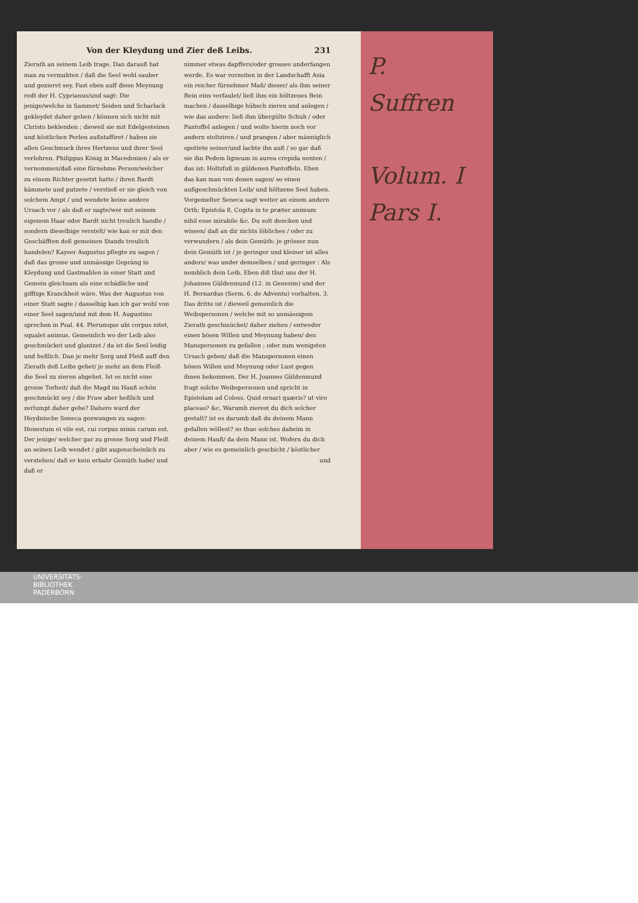Von der Kleydung und Zier deß Leibs. 231
Zierath an seinem Leib trage. Dan darauß hat man zu vermuhten / daß die Seel wohl sauber und gezieret sey. Fast eben auff diese Meynung redt der H. Cyprianus/und sagt: Die jenige/welche in Sammet/ Seiden und Scharlack gekleydet daher gehen / können sich nicht mit Christo beklenden ; dieweil sie mit Edelgesteinen und köstlichen Perlen außstaffiret / haben sie allen Geschmuck ihres Hertzens und ihrer Seel verlohren. Philippus König in Macedonien / als er vernommen/daß eine fürnehme Person/welcher zu einem Richter gesetzt hatte / ihren Bardt kämmete und putzete / verstieß er sie gleich von solchem Ampt / und wendete keine andere Ursach vor / als daß er sagte/wer mit seinem eigenem Haar oder Bardt nicht treulich handle / sondern dieselbige verstelt/ wie kan er mit den Geschäfften deß gemeinen Stands treulich handelen? Kayser Augustus pflegte zu sagen / daß das grosse und unmässige Gepräng in Kleydung und Gastmahlen in einer Statt und Gemein gleichsam als eine schädliche und gifftige Kranckheit wäre. Was der Augustus von einer Statt sagte / dasselbig kan ich gar wohl von einer Seel sagen/und mit dem H. Augustino sprechen in Psal. 44. Plerumque ubi corpus nitet, squalet animus. Gemeinlich wo der Leib also geschmücket und glantzet / da ist die Seel leidig und heßlich. Dan je mehr Sorg und Fleiß auff den Zierath deß Leibs gehet/ je mehr an dem Fleiß die Seel zu zieren abgehet. Ist es nicht eine grosse Torheit/ daß die Magd im Hauß schön geschmückt sey / die Fraw aber heßlich und zerlumpt daher gehe? Dahero ward der Heydnische Seneca gezwungen zu sagen: Honestum ei vile est, cui corpus nimis carum est. Der jenige/ welcher gar zu grosse Sorg und Fleiß an seinen Leib wendet / gibt augenscheinlich zu verstehen/ daß er kein erbahr Gemüth habe/ und daß er
nimmer etwas dapffers/oder grosses underfangen werde. Es war vorzeiten in der Landschafft Asia ein reicher fürnehmer Mañ/ dieser/ als ihm seiner Bein eins verfaulet/ ließ ihm ein höltzenes Bein machen / dasselbige hübsch zieren und anlegen / wie das andere: ließ ihm übergülte Schuh / oder Pantoffel anlegen / und wolte hierin noch vor andern stoltziren / und prangen / aber männiglich spottete seiner/und lachte ihn auß / so gar daß sie ihn Pedem ligneum in aurea crepida nenten / das ist: Holtzfuß in güldenen Pantoffeln. Eben das kan man von denen sagen/ so einen außgeschmückten Leib/ und höltzene Seel haben. Vorgemelter Seneca sagt weiter an einem andern Orth; Epistola 8. Cogita in te præter animum nihil esse mirabile &c. Du solt dencken und wissen/ daß an dir nichts löbliches / oder zu verwundern / als dein Gemüth: je grösser nun dein Gemüth ist / je geringer und kleiner ist alles anders/ was under demselben / und geringer : Als nemblich dein Leib. Eben diß thut uns der H. Johannes Güldenmund (12. in Genesim) und der H. Bernardus (Serm. 6. de Adventu) vorhalten. 3. Das dritte ist / dieweil gemeinlich die Weibspersonen / welche mit so unmässigem Zierath geschmücket/ daher ziehen / entweder einen bösen Willen und Meynung haben/ den Manspersonen zu gefallen ; oder zum wenigsten Ursach geben/ daß die Manspersonen einen bösen Willen und Meynung oder Lust gegen ihnen bekommen. Der H. Joannes Güldenmund fragt solche Weibspersonen und spricht in Epistolam ad Coloss. Quid ornari quæris? ut viro placeas? &c. Warumb zierest du dich solcher gestalt? ist es darumb daß du deinem Mann gefallen wöllest? so thue solches daheim in deinem Hauß/ da dein Mann ist. Wofern du dich aber / wie es gemeinlich geschicht / köstlicher
und
P.
Suffren
Volum. I
Pars I.
UNIVERSITÄTS-
BIBLIOTHEK
PADERBORN